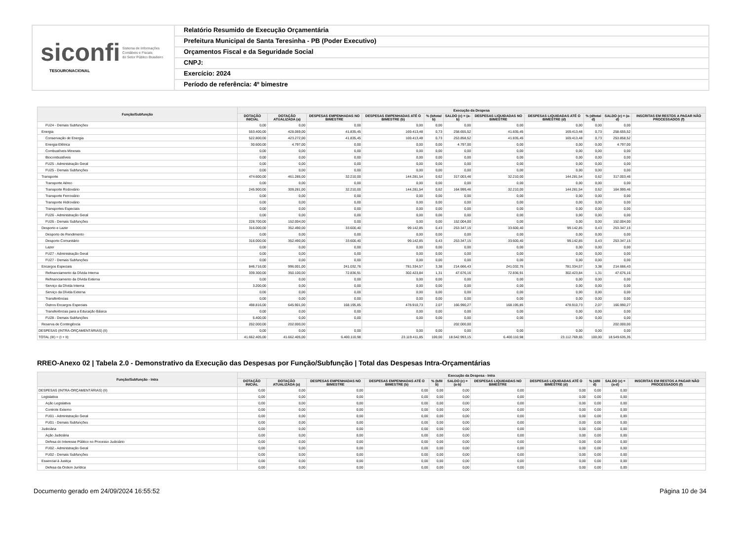siconfi Sistema de Informações
Contábeis e Fiscais
do Setor Público Brasileiro
TESOURONACIONAL
Relatório Resumido de Execução Orçamentária
Prefeitura Municipal de Santa Teresinha - PB (Poder Executivo)
Orçamentos Fiscal e da Seguridade Social
CNPJ:
Exercício: 2024
Período de referência: 4º bimestre
| Função/Subfunção | Execução da Despesa | | | | | | | | | | |
| --- | --- | --- | --- | --- | --- | --- | --- | --- | --- | --- | --- |
| | DOTAÇÃO INICIAL | DOTAÇÃO ATUALIZADA (a) | DESPESAS EMPENHADAS NO BIMESTRE | DESPESAS EMPENHADAS ATÉ O BIMESTRE (b) | % (b/total b) | SALDO (c) = (a-b) | DESPESAS LIQUIDADAS NO BIMESTRE | DESPESAS LIQUIDADAS ATÉ O BIMESTRE (d) | % (d/total d) | SALDO (e) = (a-d) | INSCRITAS EM RESTOS A PAGAR NÃO PROCESSADOS (f) |
| FU24 - Demais Subfunções | 0,00 | 0,00 | 0,00 | 0,00 | 0,00 | 0,00 | 0,00 | 0,00 | 0,00 | 0,00 | |
| Energia | 553.400,00 | 428.069,00 | 41.835,45 | 169.413,48 | 0,73 | 258.655,52 | 41.835,45 | 169.413,48 | 0,73 | 258.655,52 | |
| Conservação de Energia | 522.800,00 | 423.272,00 | 41.835,45 | 169.413,48 | 0,73 | 253.858,52 | 41.835,45 | 169.413,48 | 0,73 | 253.858,52 | |
| Energia Elétrica | 30.600,00 | 4.797,00 | 0,00 | 0,00 | 0,00 | 4.797,00 | 0,00 | 0,00 | 0,00 | 4.797,00 | |
| Combustíveis Minerais | 0,00 | 0,00 | 0,00 | 0,00 | 0,00 | 0,00 | 0,00 | 0,00 | 0,00 | 0,00 | |
| Biocombustíveis | 0,00 | 0,00 | 0,00 | 0,00 | 0,00 | 0,00 | 0,00 | 0,00 | 0,00 | 0,00 | |
| FU25 - Administração Geral | 0,00 | 0,00 | 0,00 | 0,00 | 0,00 | 0,00 | 0,00 | 0,00 | 0,00 | 0,00 | |
| FU25 - Demais Subfunções | 0,00 | 0,00 | 0,00 | 0,00 | 0,00 | 0,00 | 0,00 | 0,00 | 0,00 | 0,00 | |
| Transporte | 474.600,00 | 461.285,00 | 32.210,00 | 144.281,54 | 0,62 | 317.003,46 | 32.210,00 | 144.281,54 | 0,62 | 317.003,46 | |
| Transporte Aéreo | 0,00 | 0,00 | 0,00 | 0,00 | 0,00 | 0,00 | 0,00 | 0,00 | 0,00 | 0,00 | |
| Transporte Rodoviário | 245.900,00 | 309.281,00 | 32.210,00 | 144.281,54 | 0,62 | 164.999,46 | 32.210,00 | 144.281,54 | 0,62 | 164.999,46 | |
| Transporte Ferroviário | 0,00 | 0,00 | 0,00 | 0,00 | 0,00 | 0,00 | 0,00 | 0,00 | 0,00 | 0,00 | |
| Transporte Hidroviário | 0,00 | 0,00 | 0,00 | 0,00 | 0,00 | 0,00 | 0,00 | 0,00 | 0,00 | 0,00 | |
| Transportes Especiais | 0,00 | 0,00 | 0,00 | 0,00 | 0,00 | 0,00 | 0,00 | 0,00 | 0,00 | 0,00 | |
| FU26 - Administração Geral | 0,00 | 0,00 | 0,00 | 0,00 | 0,00 | 0,00 | 0,00 | 0,00 | 0,00 | 0,00 | |
| FU26 - Demais Subfunções | 228.700,00 | 152.004,00 | 0,00 | 0,00 | 0,00 | 152.004,00 | 0,00 | 0,00 | 0,00 | 152.004,00 | |
| Desporto e Lazer | 316.000,00 | 352.490,00 | 33.600,40 | 99.142,85 | 0,43 | 253.347,15 | 33.600,40 | 99.142,85 | 0,43 | 253.347,15 | |
| Desporto de Rendimento | 0,00 | 0,00 | 0,00 | 0,00 | 0,00 | 0,00 | 0,00 | 0,00 | 0,00 | 0,00 | |
| Desporto Comunitário | 316.000,00 | 352.490,00 | 33.600,40 | 99.142,85 | 0,43 | 253.347,15 | 33.600,40 | 99.142,85 | 0,43 | 253.347,15 | |
| Lazer | 0,00 | 0,00 | 0,00 | 0,00 | 0,00 | 0,00 | 0,00 | 0,00 | 0,00 | 0,00 | |
| FU27 - Administração Geral | 0,00 | 0,00 | 0,00 | 0,00 | 0,00 | 0,00 | 0,00 | 0,00 | 0,00 | 0,00 | |
| FU27 - Demais Subfunções | 0,00 | 0,00 | 0,00 | 0,00 | 0,00 | 0,00 | 0,00 | 0,00 | 0,00 | 0,00 | |
| Encargos Especiais | 846.716,00 | 996.001,00 | 241.032,76 | 781.334,57 | 3,38 | 214.666,43 | 241.032,76 | 781.334,57 | 3,38 | 214.666,43 | |
| Refinanciamento da Dívida Interna | 339.300,00 | 350.100,00 | 72.836,91 | 302.423,84 | 1,31 | 47.676,16 | 72.836,91 | 302.423,84 | 1,31 | 47.676,16 | |
| Refinanciamento da Dívida Externa | 0,00 | 0,00 | 0,00 | 0,00 | 0,00 | 0,00 | 0,00 | 0,00 | 0,00 | 0,00 | |
| Serviço da Dívida Interna | 3.200,00 | 0,00 | 0,00 | 0,00 | 0,00 | 0,00 | 0,00 | 0,00 | 0,00 | 0,00 | |
| Serviço da Dívida Externa | 0,00 | 0,00 | 0,00 | 0,00 | 0,00 | 0,00 | 0,00 | 0,00 | 0,00 | 0,00 | |
| Transferências | 0,00 | 0,00 | 0,00 | 0,00 | 0,00 | 0,00 | 0,00 | 0,00 | 0,00 | 0,00 | |
| Outros Encargos Especiais | 498.816,00 | 645.901,00 | 168.195,85 | 478.910,73 | 2,07 | 166.990,27 | 168.195,85 | 478.910,73 | 2,07 | 166.990,27 | |
| Transferências para a Educação Básica | 0,00 | 0,00 | 0,00 | 0,00 | 0,00 | 0,00 | 0,00 | 0,00 | 0,00 | 0,00 | |
| FU28 - Demais Subfunções | 5.400,00 | 0,00 | 0,00 | 0,00 | 0,00 | 0,00 | 0,00 | 0,00 | 0,00 | 0,00 | |
| Reserva de Contingência | 202.000,00 | 202.000,00 | | | | 202.000,00 | | | | 202.000,00 | |
| DESPESAS (INTRA-ORÇAMENTÁRIAS) (II) | 0,00 | 0,00 | 0,00 | 0,00 | 0,00 | 0,00 | 0,00 | 0,00 | 0,00 | 0,00 | |
| TOTAL (III) = (I + II) | 41.662.405,00 | 41.662.405,00 | 6.400.110,98 | 23.119.411,85 | 100,00 | 18.542.993,15 | 6.400.110,98 | 23.112.769,65 | 100,00 | 18.549.635,35 | |
RREO-Anexo 02 | Tabela 2.0 - Demonstrativo da Execução das Despesas por Função/Subfunção | Total das Despesas Intra-Orçamentárias
| Função/Subfunção - Intra | Execução da Despesa - Intra | | | | | | | | | | |
| --- | --- | --- | --- | --- | --- | --- | --- | --- | --- | --- | --- |
| | DOTAÇÃO INICIAL | DOTAÇÃO ATUALIZADA (a) | DESPESAS EMPENHADAS NO BIMESTRE | DESPESAS EMPENHADAS ATÉ O BIMESTRE (b) | % (b/III b) | SALDO (c) = (a-b) | DESPESAS LIQUIDADAS NO BIMESTRE | DESPESAS LIQUIDADAS ATÉ O BIMESTRE (d) | % (d/III d) | SALDO (e) = (a-d) | INSCRITAS EM RESTOS A PAGAR NÃO PROCESSADOS (f) |
| DESPESAS (INTRA-ORÇAMENTÁRIAS) (II) | 0,00 | 0,00 | 0,00 | 0,00 | 0,00 | 0,00 | 0,00 | 0,00 | 0,00 | 0,00 | |
| Legislativa | 0,00 | 0,00 | 0,00 | 0,00 | 0,00 | 0,00 | 0,00 | 0,00 | 0,00 | 0,00 | |
| Ação Legislativa | 0,00 | 0,00 | 0,00 | 0,00 | 0,00 | 0,00 | 0,00 | 0,00 | 0,00 | 0,00 | |
| Controle Externo | 0,00 | 0,00 | 0,00 | 0,00 | 0,00 | 0,00 | 0,00 | 0,00 | 0,00 | 0,00 | |
| FU01 - Administração Geral | 0,00 | 0,00 | 0,00 | 0,00 | 0,00 | 0,00 | 0,00 | 0,00 | 0,00 | 0,00 | |
| FU01 - Demais Subfunções | 0,00 | 0,00 | 0,00 | 0,00 | 0,00 | 0,00 | 0,00 | 0,00 | 0,00 | 0,00 | |
| Judiciária | 0,00 | 0,00 | 0,00 | 0,00 | 0,00 | 0,00 | 0,00 | 0,00 | 0,00 | 0,00 | |
| Ação Judiciária | 0,00 | 0,00 | 0,00 | 0,00 | 0,00 | 0,00 | 0,00 | 0,00 | 0,00 | 0,00 | |
| Defesa do Interesse Público no Processo Judiciário | 0,00 | 0,00 | 0,00 | 0,00 | 0,00 | 0,00 | 0,00 | 0,00 | 0,00 | 0,00 | |
| FU02 - Administração Geral | 0,00 | 0,00 | 0,00 | 0,00 | 0,00 | 0,00 | 0,00 | 0,00 | 0,00 | 0,00 | |
| FU02 - Demais Subfunções | 0,00 | 0,00 | 0,00 | 0,00 | 0,00 | 0,00 | 0,00 | 0,00 | 0,00 | 0,00 | |
| Essencial à Justiça | 0,00 | 0,00 | 0,00 | 0,00 | 0,00 | 0,00 | 0,00 | 0,00 | 0,00 | 0,00 | |
| Defesa da Ordem Jurídica | 0,00 | 0,00 | 0,00 | 0,00 | 0,00 | 0,00 | 0,00 | 0,00 | 0,00 | 0,00 | |
Documento gerado em 24/09/2024 16:55:52 Página 10 de 34